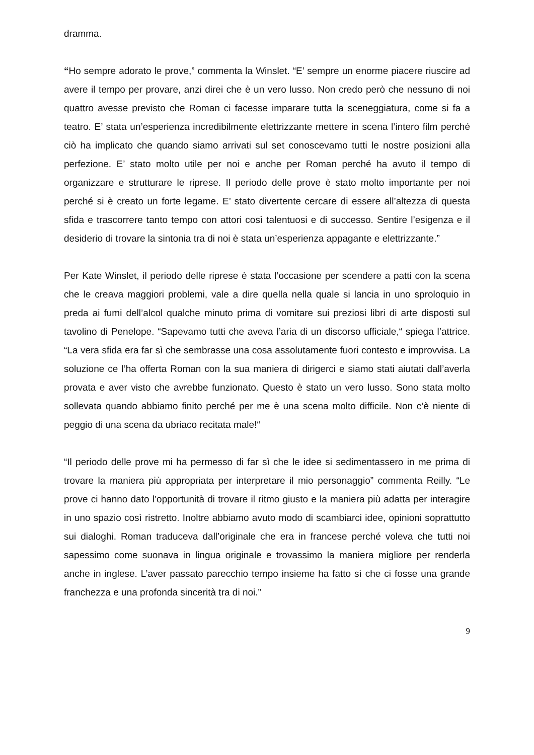dramma.
“Ho sempre adorato le prove,” commenta la Winslet. “E’ sempre un enorme piacere riuscire ad avere il tempo per provare, anzi direi che è un vero lusso. Non credo però che nessuno di noi quattro avesse previsto che Roman ci facesse imparare tutta la sceneggiatura, come si fa a teatro. E’ stata un’esperienza incredibilmente elettrizzante mettere in scena l’intero film perché ciò ha implicato che quando siamo arrivati sul set conoscevamo tutti le nostre posizioni alla perfezione. E’ stato molto utile per noi e anche per Roman perché ha avuto il tempo di organizzare e strutturare le riprese. Il periodo delle prove è stato molto importante per noi perché si è creato un forte legame. E’ stato divertente cercare di essere all’altezza di questa sfida e trascorrere tanto tempo con attori così talentuosi e di successo. Sentire l’esigenza e il desiderio di trovare la sintonia tra di noi è stata un’esperienza appagante e elettrizzante.”
Per Kate Winslet, il periodo delle riprese è stata l’occasione per scendere a patti con la scena che le creava maggiori problemi, vale a dire quella nella quale si lancia in uno sproloquio in preda ai fumi dell’alcol qualche minuto prima di vomitare sui preziosi libri di arte disposti sul tavolino di Penelope. “Sapevamo tutti che aveva l’aria di un discorso ufficiale,“ spiega l’attrice. “La vera sfida era far sì che sembrasse una cosa assolutamente fuori contesto e improvvisa. La soluzione ce l’ha offerta Roman con la sua maniera di dirigerci e siamo stati aiutati dall’averla provata e aver visto che avrebbe funzionato. Questo è stato un vero lusso. Sono stata molto sollevata quando abbiamo finito perché per me è una scena molto difficile. Non c’è niente di peggio di una scena da ubriaco recitata male!“
“Il periodo delle prove mi ha permesso di far sì che le idee si sedimentassero in me prima di trovare la maniera più appropriata per interpretare il mio personaggio” commenta Reilly. “Le prove ci hanno dato l’opportunità di trovare il ritmo giusto e la maniera più adatta per interagire in uno spazio così ristretto. Inoltre abbiamo avuto modo di scambiarci idee, opinioni soprattutto sui dialoghi. Roman traduceva dall’originale che era in francese perché voleva che tutti noi sapessimo come suonava in lingua originale e trovassimo la maniera migliore per renderla anche in inglese. L’aver passato parecchio tempo insieme ha fatto sì che ci fosse una grande franchezza e una profonda sincerità tra di noi.”
9